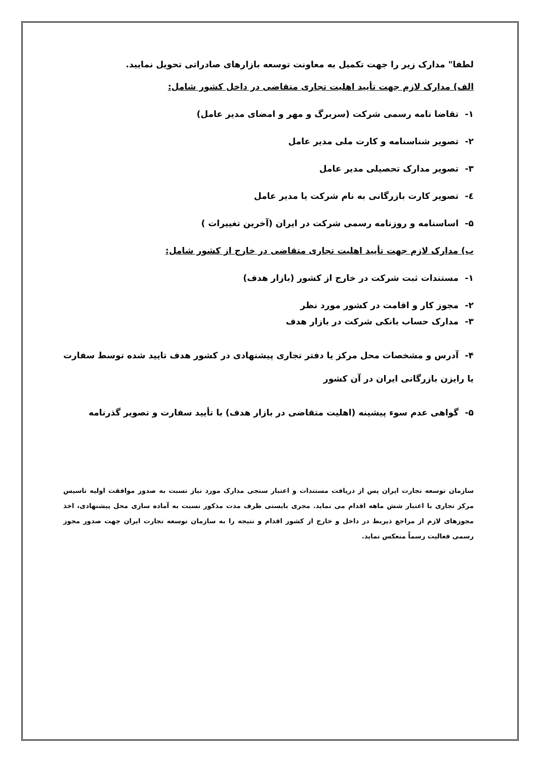لطفا" مدارک زیر را جهت تکمیل به معاونت توسعه بازارهای صادراتی تحویل نمایید.
الف) مدارک لازم جهت تأیید اهلیت تجاری متقاضی در داخل کشور شامل:
۱- تقاضا نامه رسمی شرکت (سربرگ و مهر و امضای مدیر عامل)
۲- تصویر شناسنامه و کارت ملی مدیر عامل
۳- تصویر مدارک تحصیلی مدیر عامل
٤- تصویر کارت بازرگانی به نام شرکت یا مدیر عامل
۵- اساسنامه و روزنامه رسمی شرکت در ایران (آخرین تغییرات )
ب) مدارک لازم جهت تأیید اهلیت تجاری متقاضی در خارج از کشور شامل:
۱- مستندات ثبت شرکت در خارج از کشور (بازار هدف)
۲- مجوز کار و اقامت در کشور مورد نظر
۳- مدارک حساب بانکی شرکت در بازار هدف
۴- آدرس و مشخصات محل مرکز یا دفتر تجاری پیشنهادی در کشور هدف تایید شده توسط سفارت یا رایزن بازرگانی ایران در آن کشور
۵- گواهی عدم سوء پیشینه (اهلیت متقاضی در بازار هدف) با تأیید سفارت و تصویر گذرنامه
سازمان توسعه تجارت ایران پس از دریافت مستندات و اعتبار سنجی مدارک مورد نیاز نسبت به صدور موافقت اولیه تاسیس مرکز تجاری با اعتبار شش ماهه اقدام می نماید. مجری بایستی ظرف مدت مذکور نسبت به آماده سازی محل پیشنهادی، اخذ مجوزهای لازم از مراجع ذیربط در داخل و خارج از کشور اقدام و نتیجه را به سازمان توسعه تجارت ایران جهت صدور مجوز رسمی فعالیت رسماً منعکس نماید.